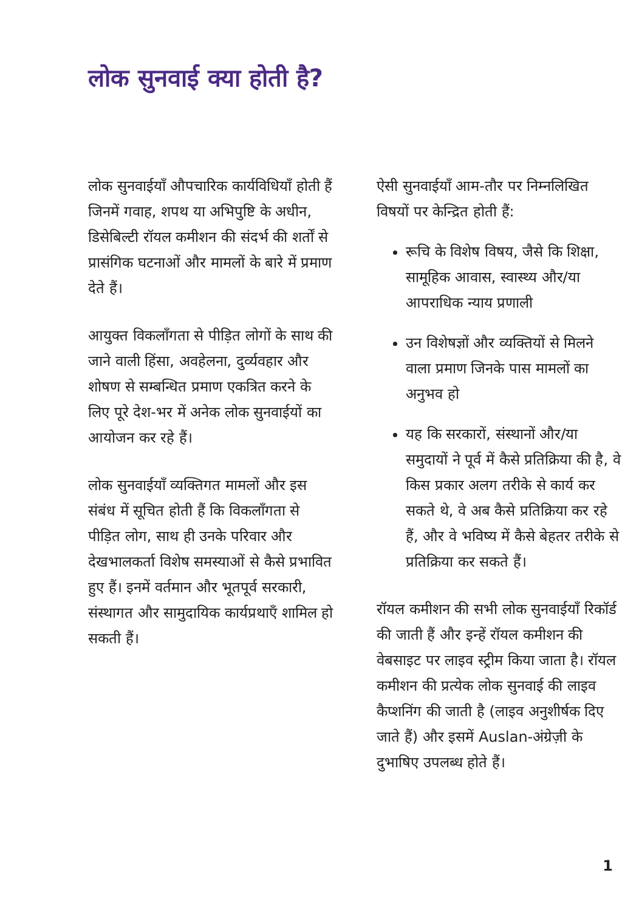लोक सुनवाई क्या होती है?
लोक सुनवाईयाँ औपचारिक कार्यविधियाँ होती हैं जिनमें गवाह, शपथ या अभिपुष्टि के अधीन, डिसेबिल्टी रॉयल कमीशन की संदर्भ की शर्तों से प्रासंगिक घटनाओं और मामलों के बारे में प्रमाण देते हैं।
आयुक्त विकलाँगता से पीड़ित लोगों के साथ की जाने वाली हिंसा, अवहेलना, दुर्व्यवहार और शोषण से सम्बन्धित प्रमाण एकत्रित करने के लिए पूरे देश-भर में अनेक लोक सुनवाईयों का आयोजन कर रहे हैं।
लोक सुनवाईयाँ व्यक्तिगत मामलों और इस संबंध में सूचित होती हैं कि विकलाँगता से पीड़ित लोग, साथ ही उनके परिवार और देखभालकर्ता विशेष समस्याओं से कैसे प्रभावित हुए हैं। इनमें वर्तमान और भूतपूर्व सरकारी, संस्थागत और सामुदायिक कार्यप्रथाएँ शामिल हो सकती हैं।
ऐसी सुनवाईयाँ आम-तौर पर निम्नलिखित विषयों पर केन्द्रित होती हैं:
रूचि के विशेष विषय, जैसे कि शिक्षा, सामूहिक आवास, स्वास्थ्य और/या आपराधिक न्याय प्रणाली
उन विशेषज्ञों और व्यक्तियों से मिलने वाला प्रमाण जिनके पास मामलों का अनुभव हो
यह कि सरकारों, संस्थानों और/या समुदायों ने पूर्व में कैसे प्रतिक्रिया की है, वे किस प्रकार अलग तरीके से कार्य कर सकते थे, वे अब कैसे प्रतिक्रिया कर रहे हैं, और वे भविष्य में कैसे बेहतर तरीके से प्रतिक्रिया कर सकते हैं।
रॉयल कमीशन की सभी लोक सुनवाईयाँ रिकॉर्ड की जाती हैं और इन्हें रॉयल कमीशन की वेबसाइट पर लाइव स्ट्रीम किया जाता है। रॉयल कमीशन की प्रत्येक लोक सुनवाई की लाइव कैप्शनिंग की जाती है (लाइव अनुशीर्षक दिए जाते हैं) और इसमें Auslan-अंग्रेज़ी के दुभाषिए उपलब्ध होते हैं।
1